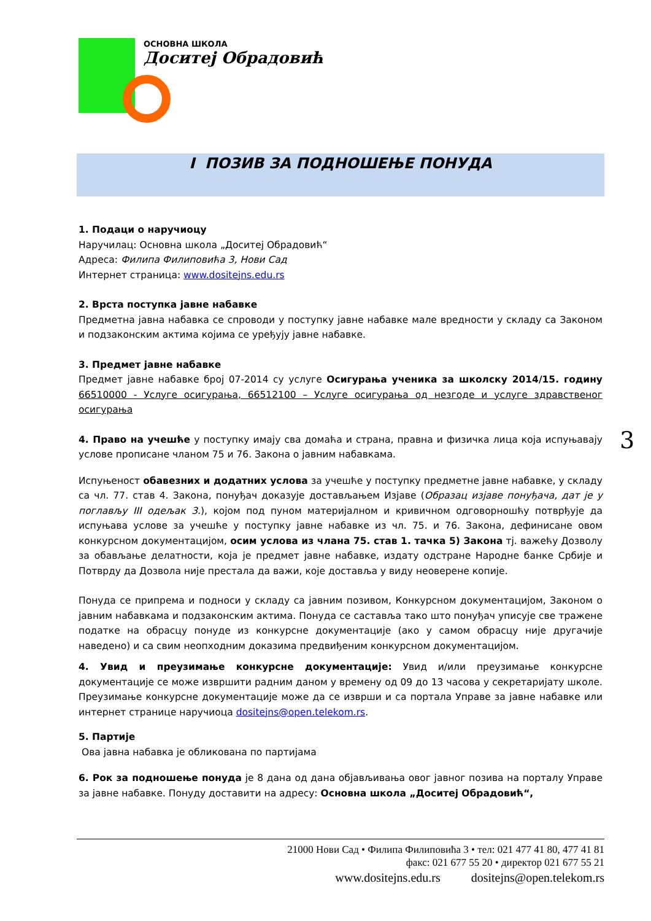ОСНОВНА ШКОЛА
Доситеј Обрадовић
I ПОЗИВ ЗА ПОДНОШЕЊЕ ПОНУДА
1. Подаци о наручиоцу
Наручилац: Основна школа „Доситеј Обрадовић“
Адреса: Филипа Филиповића 3, Нови Сад
Интернет страница: www.dositejns.edu.rs
2. Врста поступка јавне набавке
Предметна јавна набавка се спроводи у поступку јавне набавке мале вредности у складу са Законом и подзаконским актима којима се уређују јавне набавке.
3. Предмет јавне набавке
Предмет јавне набавке број 07-2014 су услуге Осигурања ученика за школску 2014/15. годину 66510000 - Услуге осигурања, 66512100 – Услуге осигурања од незгоде и услуге здравственог осигурања
4. Право на учешће у поступку имају сва домаћа и страна, правна и физичка лица која испуњавају услове прописане чланом 75 и 76. Закона о јавним набавкама.
Испуњеност обавезних и додатних услова за учешће у поступку предметне јавне набавке, у складу са чл. 77. став 4. Закона, понуђач доказује достављањем Изјаве (Образац изјаве понуђача, дат је у поглављу III одељак 3.), којом под пуном материјалном и кривичном одговорношћу потврђује да испуњава услове за учешће у поступку јавне набавке из чл. 75. и 76. Закона, дефинисане овом конкурсном документацијом, осим услова из члана 75. став 1. тачка 5) Закона тј. важећу Дозволу за обављање делатности, која је предмет јавне набавке, издату одстране Народне банке Србије и Потврду да Дозвола није престала да важи, које доставља у виду неоверене копије.
Понуда се припрема и подноси у складу са јавним позивом, Конкурсном документацијом, Законом о јавним набавкама и подзаконским актима. Понуда се саставља тако што понуђач уписује све тражене податке на обрасцу понуде из конкурсне документације (ако у самом обрасцу није другачије наведено) и са свим неопходним доказима предвиђеним конкурсном документацијом.
4. Увид и преузимање конкурсне документације: Увид и/или преузимање конкурсне документације се може извршити радним даном у времену од 09 до 13 часова у секретаријату школе. Преузимање конкурсне документације може да се изврши и са портала Управе за јавне набавке или интернет странице наручиоца dositejns@open.telekom.rs.
5. Партије
Ова јавна набавка је обликована по партијама
6. Рок за подношење понуда је 8 дана од дана објављивања овог јавног позива на порталу Управе за јавне набавке. Понуду доставити на адресу: Основна школа „Доситеј Обрадовић“,
3
21000 Нови Сад • Филипа Филиповића 3 • тел: 021 477 41 80, 477 41 81
факс: 021 677 55 20 • директор 021 677 55 21
www.dositejns.edu.rs dositejns@open.telekom.rs